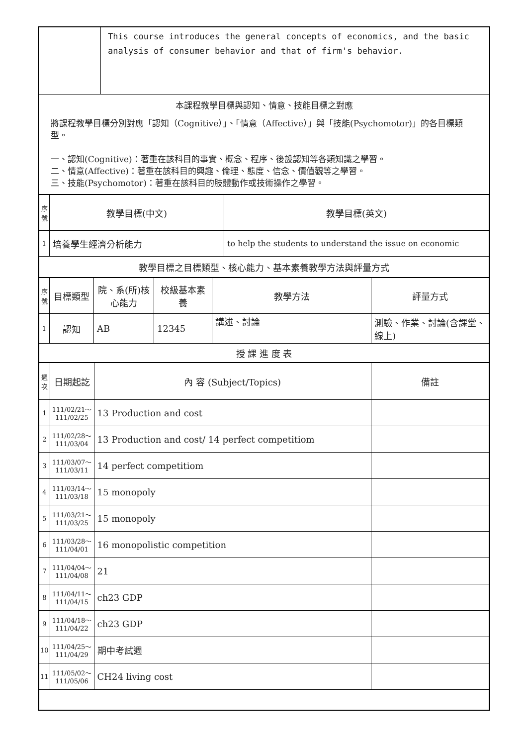| | This course introduces the general concepts of economics, and the basic analysis of consumer behavior and that of firm's behavior. |
本課程教學目標與認知、情意、技能目標之對應
將課程教學目標分別對應「認知（Cognitive）」、「情意（Affective）」與「技能(Psychomotor)」的各目標類型。
一、認知(Cognitive)：著重在該科目的事實、概念、程序、後設認知等各類知識之學習。
二、情意(Affective)：著重在該科目的興趣、倫理、態度、信念、價值觀等之學習。
三、技能(Psychomotor)：著重在該科目的肢體動作或技術操作之學習。
| 序號 | 教學目標(中文) | 教學目標(英文) |
| --- | --- | --- |
| 1 | 培養學生經濟分析能力 | to help the students to understand the issue on economic |
| 教學目標之目標類型、核心能力、基本素養教學方法與評量方式 | | |
| 序號 | 目標類型 | 院、系(所)核心能力 | 校級基本素養 | 教學方法 | 評量方式 |
| --- | --- | --- | --- | --- | --- |
| 1 | 認知 | AB | 12345 | 講述、討論 | 測驗、作業、討論(含課堂、線上) |
| 授 課 進 度 表 | | | | | |
| 週次 | 日期起訖 | 內 容 (Subject/Topics) | 備註 |
| --- | --- | --- | --- |
| 1 | 111/02/21～111/02/25 | 13 Production and cost | |
| 2 | 111/02/28～111/03/04 | 13 Production and cost/ 14 perfect competitiom | |
| 3 | 111/03/07～111/03/11 | 14 perfect competitiom | |
| 4 | 111/03/14～111/03/18 | 15 monopoly | |
| 5 | 111/03/21～111/03/25 | 15 monopoly | |
| 6 | 111/03/28～111/04/01 | 16 monopolistic competition | |
| 7 | 111/04/04～111/04/08 | 21 | |
| 8 | 111/04/11～111/04/15 | ch23 GDP | |
| 9 | 111/04/18～111/04/22 | ch23 GDP | |
| 10 | 111/04/25～111/04/29 | 期中考試週 | |
| 11 | 111/05/02～111/05/06 | CH24 living cost | |